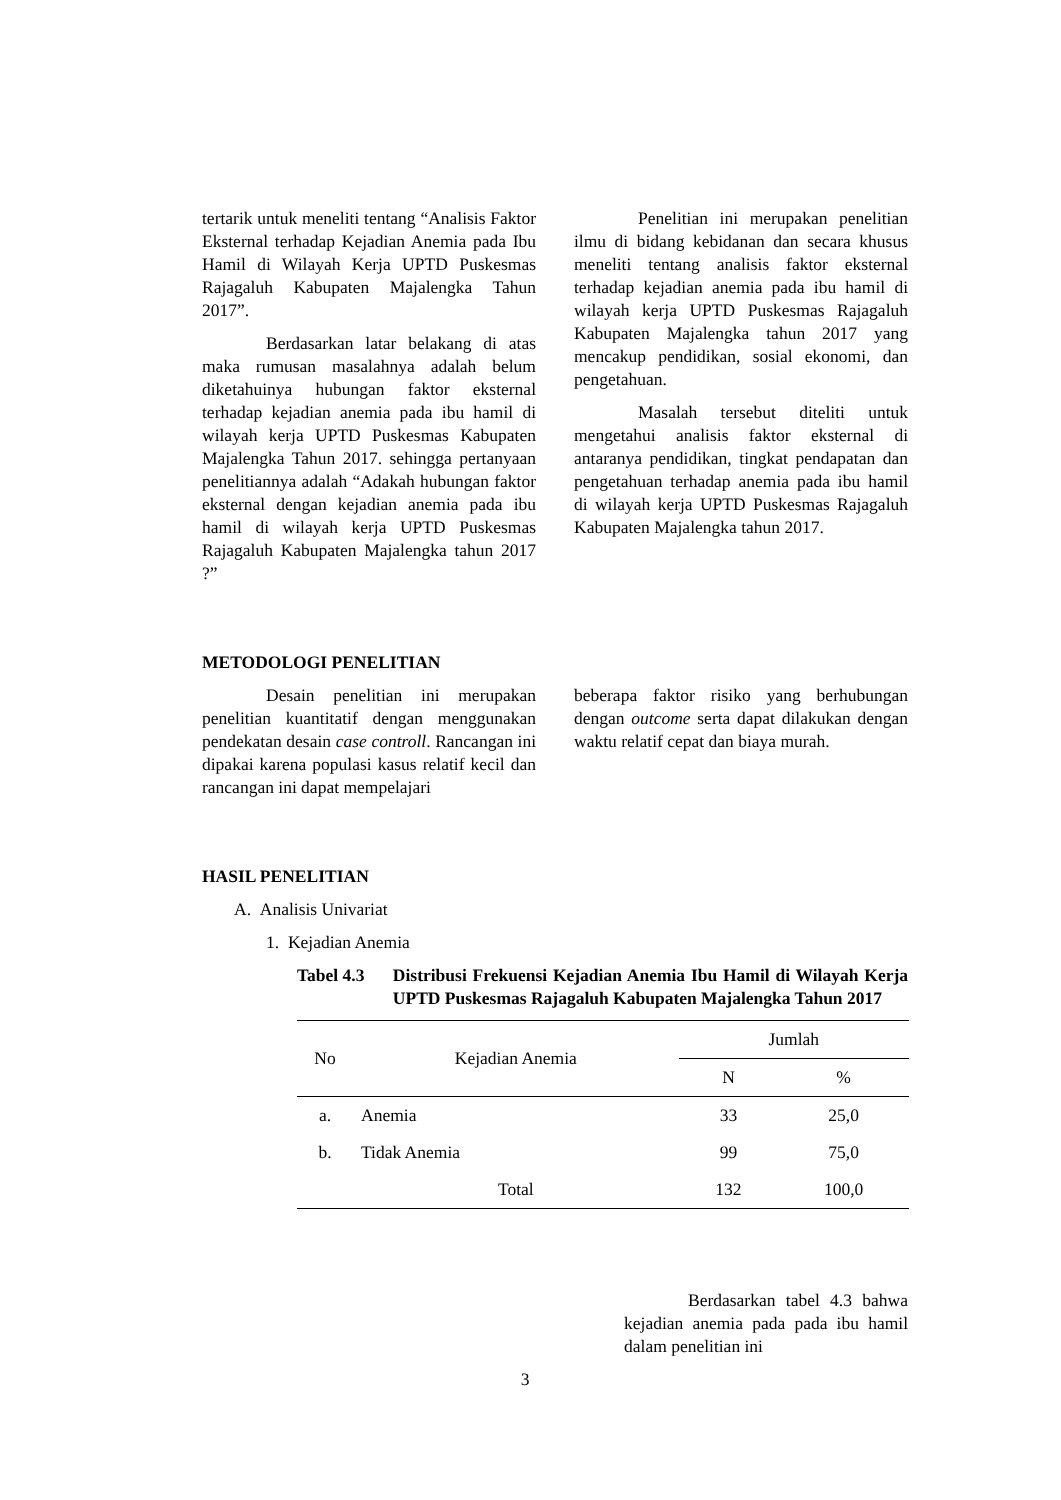tertarik untuk meneliti tentang “Analisis Faktor Eksternal terhadap Kejadian Anemia pada Ibu Hamil di Wilayah Kerja UPTD Puskesmas Rajagaluh Kabupaten Majalengka Tahun 2017”.
Berdasarkan latar belakang di atas maka rumusan masalahnya adalah belum diketahuinya hubungan faktor eksternal terhadap kejadian anemia pada ibu hamil di wilayah kerja UPTD Puskesmas Kabupaten Majalengka Tahun 2017. sehingga pertanyaan penelitiannya adalah “Adakah hubungan faktor eksternal dengan kejadian anemia pada ibu hamil di wilayah kerja UPTD Puskesmas Rajagaluh Kabupaten Majalengka tahun 2017 ?”
Penelitian ini merupakan penelitian ilmu di bidang kebidanan dan secara khusus meneliti tentang analisis faktor eksternal terhadap kejadian anemia pada ibu hamil di wilayah kerja UPTD Puskesmas Rajagaluh Kabupaten Majalengka tahun 2017 yang mencakup pendidikan, sosial ekonomi, dan pengetahuan.
Masalah tersebut diteliti untuk mengetahui analisis faktor eksternal di antaranya pendidikan, tingkat pendapatan dan pengetahuan terhadap anemia pada ibu hamil di wilayah kerja UPTD Puskesmas Rajagaluh Kabupaten Majalengka tahun 2017.
METODOLOGI PENELITIAN
Desain penelitian ini merupakan penelitian kuantitatif dengan menggunakan pendekatan desain case controll. Rancangan ini dipakai karena populasi kasus relatif kecil dan rancangan ini dapat mempelajari
beberapa faktor risiko yang berhubungan dengan outcome serta dapat dilakukan dengan waktu relatif cepat dan biaya murah.
HASIL PENELITIAN
A. Analisis Univariat
1. Kejadian Anemia
Tabel 4.3 Distribusi Frekuensi Kejadian Anemia Ibu Hamil di Wilayah Kerja UPTD Puskesmas Rajagaluh Kabupaten Majalengka Tahun 2017
| No | Kejadian Anemia | Jumlah | |
| --- | --- | --- | --- |
| | | N | % |
| a. | Anemia | 33 | 25,0 |
| b. | Tidak Anemia | 99 | 75,0 |
| | Total | 132 | 100,0 |
Berdasarkan tabel 4.3 bahwa kejadian anemia pada pada ibu hamil dalam penelitian ini
3